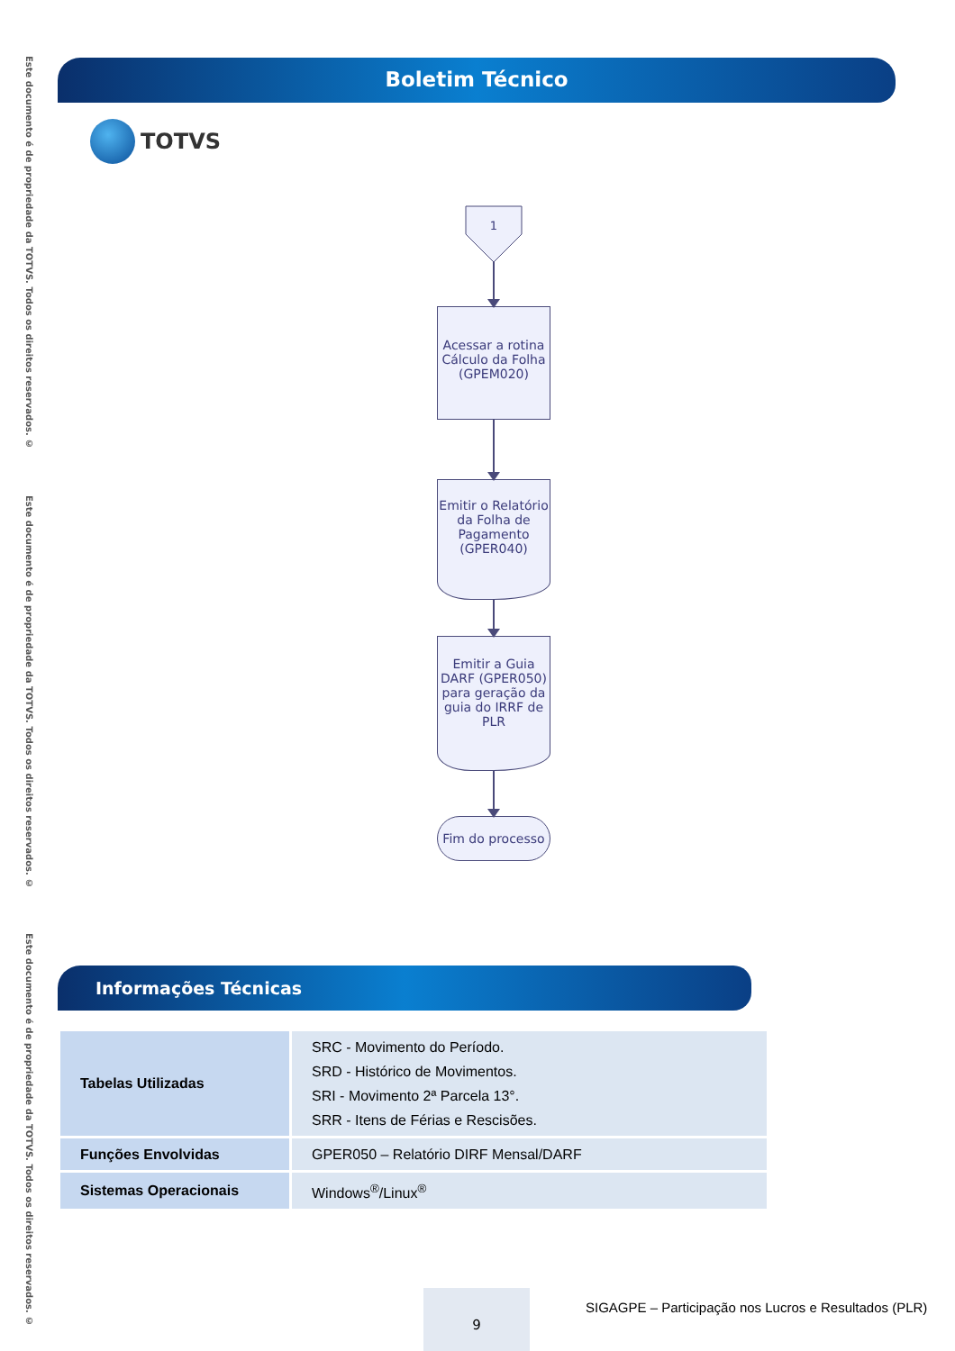Este documento é de propriedade da TOTVS. Todos os direitos reservados. ©
Este documento é de propriedade da TOTVS. Todos os direitos reservados. ©
Este documento é de propriedade da TOTVS. Todos os direitos reservados. ©
Boletim Técnico
TOTVS
1
Acessar a rotina Cálculo da Folha (GPEM020)
Emitir o Relatório da Folha de Pagamento (GPER040)
Emitir a Guia DARF (GPER050) para geração da guia do IRRF de PLR
Fim do processo
Informações Técnicas
| Tabelas Utilizadas | SRC - Movimento do Período. SRD - Histórico de Movimentos. SRI - Movimento 2ª Parcela 13°. SRR - Itens de Férias e Rescisões. |
| Funções Envolvidas | GPER050 – Relatório DIRF Mensal/DARF |
| Sistemas Operacionais | Windows<sup>®</sup>/Linux<sup>®</sup> |
9
SIGAGPE – Participação nos Lucros e Resultados (PLR)